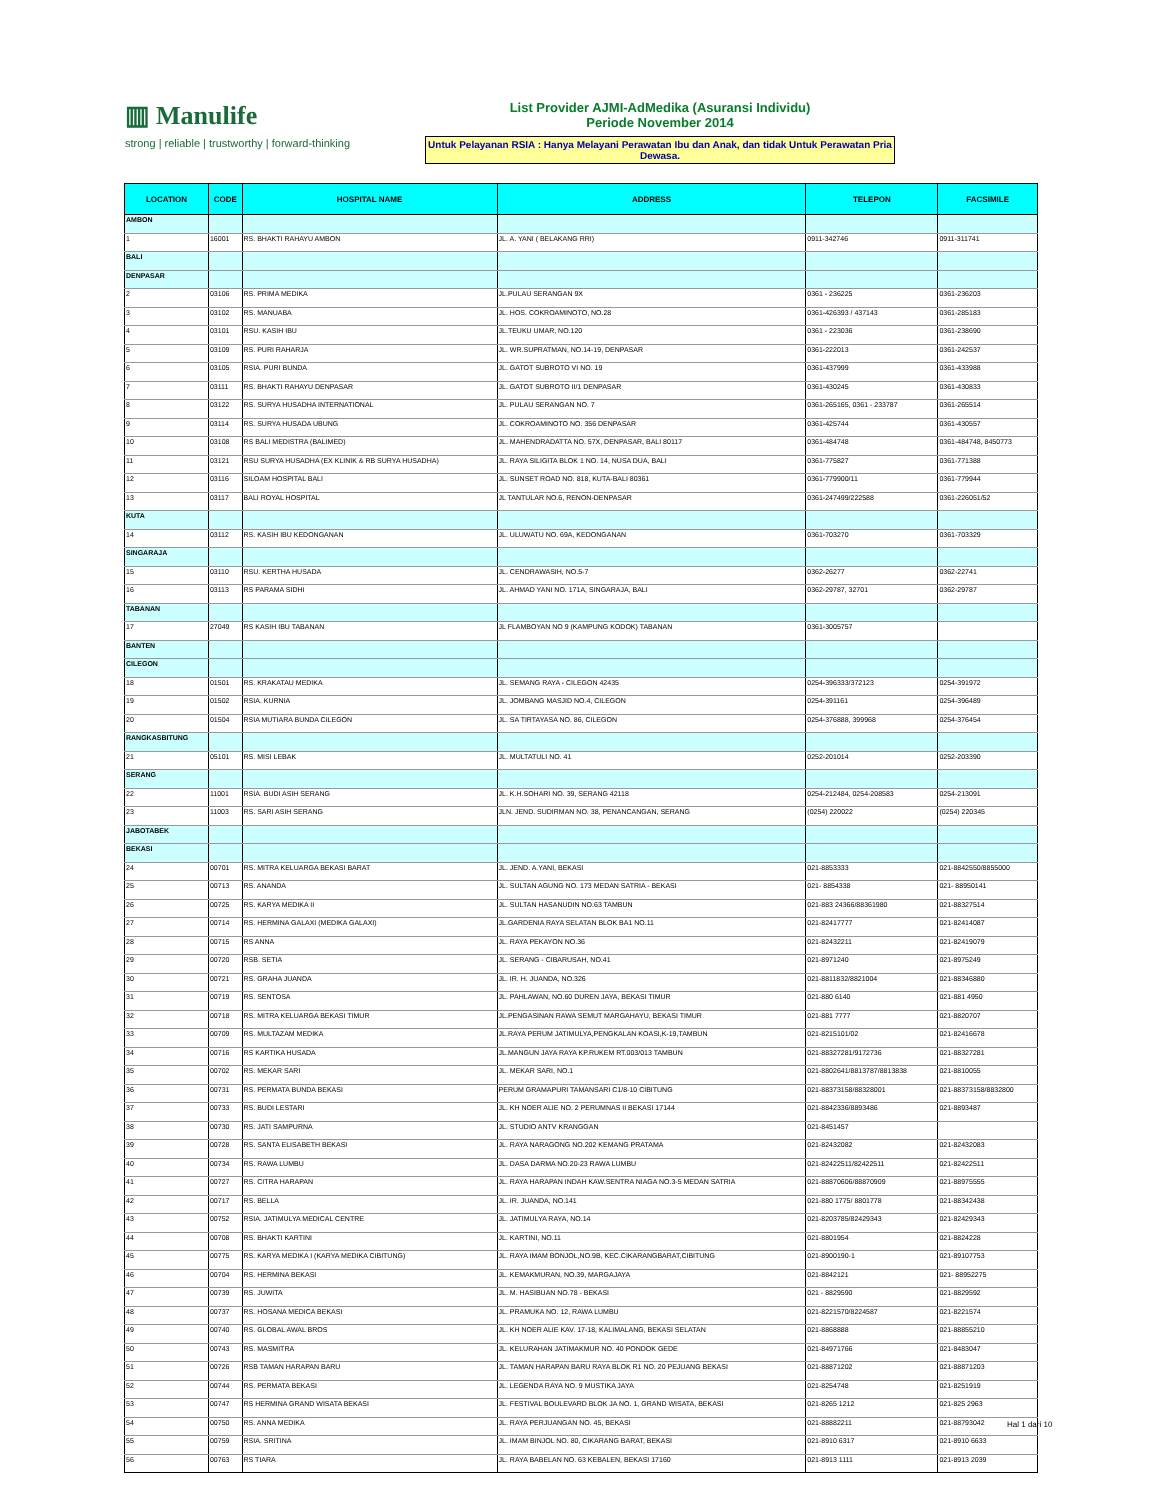▥ Manulife
strong | reliable | trustworthy | forward-thinking
List Provider AJMI-AdMedika (Asuransi Individu)
Periode November 2014
Untuk Pelayanan RSIA : Hanya Melayani Perawatan Ibu dan Anak, dan tidak Untuk Perawatan Pria Dewasa.
| LOCATION | CODE | HOSPITAL NAME | ADDRESS | TELEPON | FACSIMILE |
| --- | --- | --- | --- | --- | --- |
| AMBON | | | | | |
| 1 | 16001 | RS. BHAKTI RAHAYU AMBON | JL. A. YANI ( BELAKANG RRI) | 0911-342746 | 0911-311741 |
| BALI | | | | | |
| DENPASAR | | | | | |
| 2 | 03106 | RS. PRIMA MEDIKA | JL.PULAU SERANGAN 9X | 0361 - 236225 | 0361-236203 |
| 3 | 03102 | RS. MANUABA | JL. HOS. COKROAMINOTO, NO.28 | 0361-426393 / 437143 | 0361-285183 |
| 4 | 03101 | RSU. KASIH IBU | JL.TEUKU UMAR, NO.120 | 0361 - 223036 | 0361-238690 |
| 5 | 03109 | RS. PURI RAHARJA | JL. WR.SUPRATMAN, NO.14-19, DENPASAR | 0361-222013 | 0361-242537 |
| 6 | 03105 | RSIA. PURI BUNDA | JL. GATOT SUBROTO VI NO. 19 | 0361-437999 | 0361-433988 |
| 7 | 03111 | RS. BHAKTI RAHAYU DENPASAR | JL. GATOT SUBROTO II/1 DENPASAR | 0361-430245 | 0361-430833 |
| 8 | 03122 | RS. SURYA HUSADHA INTERNATIONAL | JL. PULAU SERANGAN NO. 7 | 0361-265165, 0361 - 233787 | 0361-265514 |
| 9 | 03114 | RS. SURYA HUSADA UBUNG | JL. COKROAMINOTO NO. 356 DENPASAR | 0361-425744 | 0361-430557 |
| 10 | 03108 | RS BALI MEDISTRA (BALIMED) | JL. MAHENDRADATTA NO. 57X, DENPASAR, BALI 80117 | 0361-484748 | 0361-484748, 8450773 |
| 11 | 03121 | RSU SURYA HUSADHA (EX KLINIK & RB SURYA HUSADHA) | JL. RAYA SILIGITA BLOK 1 NO. 14, NUSA DUA, BALI | 0361-775827 | 0361-771388 |
| 12 | 03116 | SILOAM HOSPITAL BALI | JL. SUNSET ROAD NO. 818, KUTA-BALI 80361 | 0361-779900/11 | 0361-779944 |
| 13 | 03117 | BALI ROYAL HOSPITAL | JL TANTULAR NO.6, RENON-DENPASAR | 0361-247499/222588 | 0361-226051/52 |
| KUTA | | | | | |
| 14 | 03112 | RS. KASIH IBU KEDONGANAN | JL. ULUWATU NO. 69A, KEDONGANAN | 0361-703270 | 0361-703329 |
| SINGARAJA | | | | | |
| 15 | 03110 | RSU. KERTHA HUSADA | JL. CENDRAWASIH, NO.5-7 | 0362-26277 | 0362-22741 |
| 16 | 03113 | RS PARAMA SIDHI | JL. AHMAD YANI NO. 171A, SINGARAJA, BALI | 0362-29787, 32701 | 0362-29787 |
| TABANAN | | | | | |
| 17 | 27049 | RS KASIH IBU TABANAN | JL FLAMBOYAN NO 9 (KAMPUNG KODOK) TABANAN | 0361-3005757 | |
| BANTEN | | | | | |
| CILEGON | | | | | |
| 18 | 01501 | RS. KRAKATAU MEDIKA | JL. SEMANG RAYA - CILEGON 42435 | 0254-396333/372123 | 0254-391972 |
| 19 | 01502 | RSIA. KURNIA | JL. JOMBANG MASJID NO.4, CILEGON | 0254-391161 | 0254-396489 |
| 20 | 01504 | RSIA MUTIARA BUNDA CILEGON | JL. SA TIRTAYASA NO. 86, CILEGON | 0254-376888, 399968 | 0254-376454 |
| RANGKASBITUNG | | | | | |
| 21 | 05101 | RS. MISI LEBAK | JL. MULTATULI NO. 41 | 0252-201014 | 0252-203390 |
| SERANG | | | | | |
| 22 | 11001 | RSIA. BUDI ASIH SERANG | JL. K.H.SOHARI NO. 39, SERANG 42118 | 0254-212484, 0254-208583 | 0254-213091 |
| 23 | 11003 | RS. SARI ASIH SERANG | JLN. JEND. SUDIRMAN NO. 38, PENANCANGAN, SERANG | (0254) 220022 | (0254) 220345 |
| JABOTABEK | | | | | |
| BEKASI | | | | | |
| 24 | 00701 | RS. MITRA KELUARGA BEKASI BARAT | JL. JEND. A.YANI, BEKASI | 021-8853333 | 021-8842550/8855000 |
| 25 | 00713 | RS. ANANDA | JL. SULTAN AGUNG NO. 173 MEDAN SATRIA - BEKASI | 021- 8854338 | 021- 88950141 |
| 26 | 00725 | RS. KARYA MEDIKA II | JL. SULTAN HASANUDIN NO.63 TAMBUN | 021-883 24366/88361980 | 021-88327514 |
| 27 | 00714 | RS. HERMINA GALAXI (MEDIKA GALAXI) | JL.GARDENIA RAYA SELATAN BLOK BA1 NO.11 | 021-82417777 | 021-82414087 |
| 28 | 00715 | RS ANNA | JL. RAYA PEKAYON NO.36 | 021-82432211 | 021-82419079 |
| 29 | 00720 | RSB. SETIA | JL. SERANG - CIBARUSAH, NO.41 | 021-8971240 | 021-8975249 |
| 30 | 00721 | RS. GRAHA JUANDA | JL. IR. H. JUANDA, NO.326 | 021-8811832/8821004 | 021-88346880 |
| 31 | 00719 | RS. SENTOSA | JL. PAHLAWAN, NO.60 DUREN JAYA, BEKASI TIMUR | 021-880 6140 | 021-881 4950 |
| 32 | 00718 | RS. MITRA KELUARGA BEKASI TIMUR | JL.PENGASINAN RAWA SEMUT MARGAHAYU, BEKASI TIMUR | 021-881 7777 | 021-8820707 |
| 33 | 00709 | RS. MULTAZAM MEDIKA | JL.RAYA PERUM JATIMULYA,PENGKALAN KOASI,K-19,TAMBUN | 021-8215101/02 | 021-82416678 |
| 34 | 00716 | RS KARTIKA HUSADA | JL.MANGUN JAYA RAYA KP.RUKEM RT.003/013 TAMBUN | 021-88327281/9172736 | 021-88327281 |
| 35 | 00702 | RS. MEKAR SARI | JL. MEKAR SARI, NO.1 | 021-8802641/8813787/8813838 | 021-8810055 |
| 36 | 00731 | RS. PERMATA BUNDA BEKASI | PERUM GRAMAPURI TAMANSARI C1/8-10 CIBITUNG | 021-88373158/88328001 | 021-88373158/8832800 |
| 37 | 00733 | RS. BUDI LESTARI | JL. KH NOER ALIE NO. 2 PERUMNAS II BEKASI 17144 | 021-8842336/8893486 | 021-8893487 |
| 38 | 00730 | RS. JATI SAMPURNA | JL. STUDIO ANTV KRANGGAN | 021-8451457 | |
| 39 | 00728 | RS. SANTA ELISABETH BEKASI | JL. RAYA NARAGONG NO.202 KEMANG PRATAMA | 021-82432082 | 021-82432083 |
| 40 | 00734 | RS. RAWA LUMBU | JL. DASA DARMA NO.20-23 RAWA LUMBU | 021-82422511/82422511 | 021-82422511 |
| 41 | 00727 | RS. CITRA HARAPAN | JL. RAYA HARAPAN INDAH KAW.SENTRA NIAGA NO.3-5 MEDAN SATRIA | 021-88870606/88870909 | 021-88975555 |
| 42 | 00717 | RS. BELLA | JL. IR. JUANDA, NO.141 | 021-880 1775/ 8801778 | 021-88342438 |
| 43 | 00752 | RSIA. JATIMULYA MEDICAL CENTRE | JL. JATIMULYA RAYA, NO.14 | 021-8203785/82429343 | 021-82429343 |
| 44 | 00708 | RS. BHAKTI KARTINI | JL. KARTINI, NO.11 | 021-8801954 | 021-8824228 |
| 45 | 00775 | RS. KARYA MEDIKA I (KARYA MEDIKA CIBITUNG) | JL. RAYA IMAM BONJOL,NO.9B, KEC.CIKARANGBARAT,CIBITUNG | 021-8900190-1 | 021-89107753 |
| 46 | 00704 | RS. HERMINA BEKASI | JL. KEMAKMURAN, NO.39, MARGAJAYA | 021-8842121 | 021- 88952275 |
| 47 | 00739 | RS. JUWITA | JL. M. HASIBUAN NO.78 - BEKASI | 021 - 8829590 | 021-8829592 |
| 48 | 00737 | RS. HOSANA MEDICA BEKASI | JL. PRAMUKA NO. 12, RAWA LUMBU | 021-8221570/8224587 | 021-8221574 |
| 49 | 00740 | RS. GLOBAL AWAL BROS | JL. KH NOER ALIE KAV. 17-18, KALIMALANG, BEKASI SELATAN | 021-8868888 | 021-88855210 |
| 50 | 00743 | RS. MASMITRA | JL. KELURAHAN JATIMAKMUR NO. 40 PONDOK GEDE | 021-84971766 | 021-8483047 |
| 51 | 00726 | RSB TAMAN HARAPAN BARU | JL. TAMAN HARAPAN BARU RAYA BLOK R1 NO. 20 PEJUANG BEKASI | 021-88871202 | 021-88871203 |
| 52 | 00744 | RS. PERMATA BEKASI | JL. LEGENDA RAYA NO. 9 MUSTIKA JAYA | 021-8254748 | 021-8251919 |
| 53 | 00747 | RS HERMINA GRAND WISATA BEKASI | JL. FESTIVAL BOULEVARD BLOK JA NO. 1, GRAND WISATA, BEKASI | 021-8265 1212 | 021-825 2963 |
| 54 | 00750 | RS. ANNA MEDIKA | JL. RAYA PERJUANGAN NO. 45, BEKASI | 021-88882211 | 021-88793042 |
| 55 | 00759 | RSIA. SRITINA | JL. IMAM BINJOL NO. 80, CIKARANG BARAT, BEKASI | 021-8910 6317 | 021-8910 6633 |
| 56 | 00763 | RS TIARA | JL. RAYA BABELAN NO. 63 KEBALEN, BEKASI 17160 | 021-8913 1111 | 021-8913 2039 |
Hal 1 dari 10